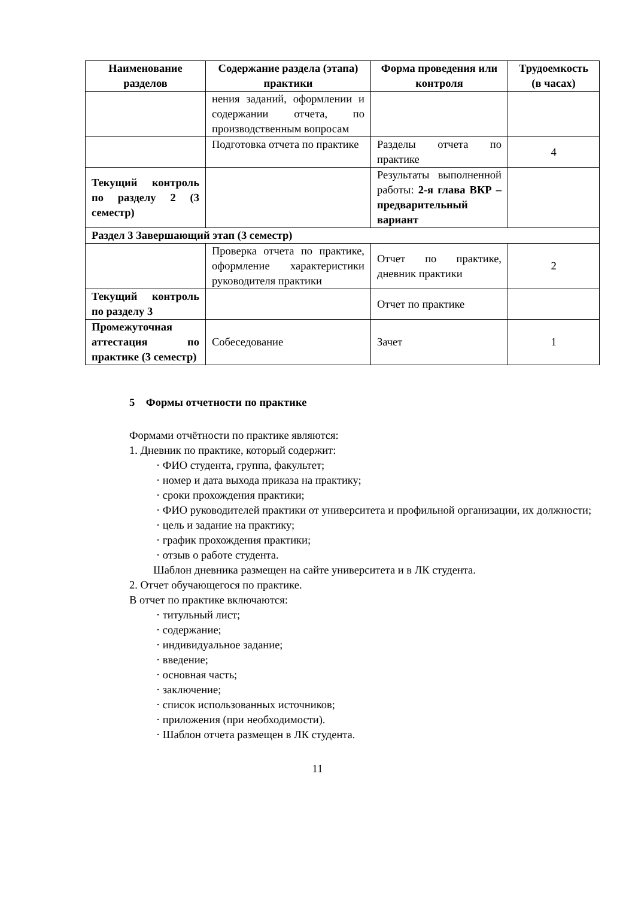| Наименование разделов | Содержание раздела (этапа) практики | Форма проведения или контроля | Трудоемкость (в часах) |
| --- | --- | --- | --- |
| | нения заданий, оформлении и содержании отчета, по производственным вопросам | | |
| | Подготовка отчета по практике | Разделы отчета по практике | 4 |
| Текущий контроль по разделу 2 (3 семестр) | | Результаты выполненной работы: 2-я глава ВКР – предварительный вариант | |
| Раздел 3 Завершающий этап (3 семестр) | | | |
| | Проверка отчета по практике, оформление характеристики руководителя практики | Отчет по практике, дневник практики | 2 |
| Текущий контроль по разделу 3 | | Отчет по практике | |
| Промежуточная аттестация по практике (3 семестр) | Собеседование | Зачет | 1 |
5 Формы отчетности по практике
Формами отчётности по практике являются:
1. Дневник по практике, который содержит:
· ФИО студента, группа, факультет;
· номер и дата выхода приказа на практику;
· сроки прохождения практики;
· ФИО руководителей практики от университета и профильной организации, их должности;
· цель и задание на практику;
· график прохождения практики;
· отзыв о работе студента.
Шаблон дневника размещен на сайте университета и в ЛК студента.
2. Отчет обучающегося по практике.
В отчет по практике включаются:
· титульный лист;
· содержание;
· индивидуальное задание;
· введение;
· основная часть;
· заключение;
· список использованных источников;
· приложения (при необходимости).
· Шаблон отчета размещен в ЛК студента.
11